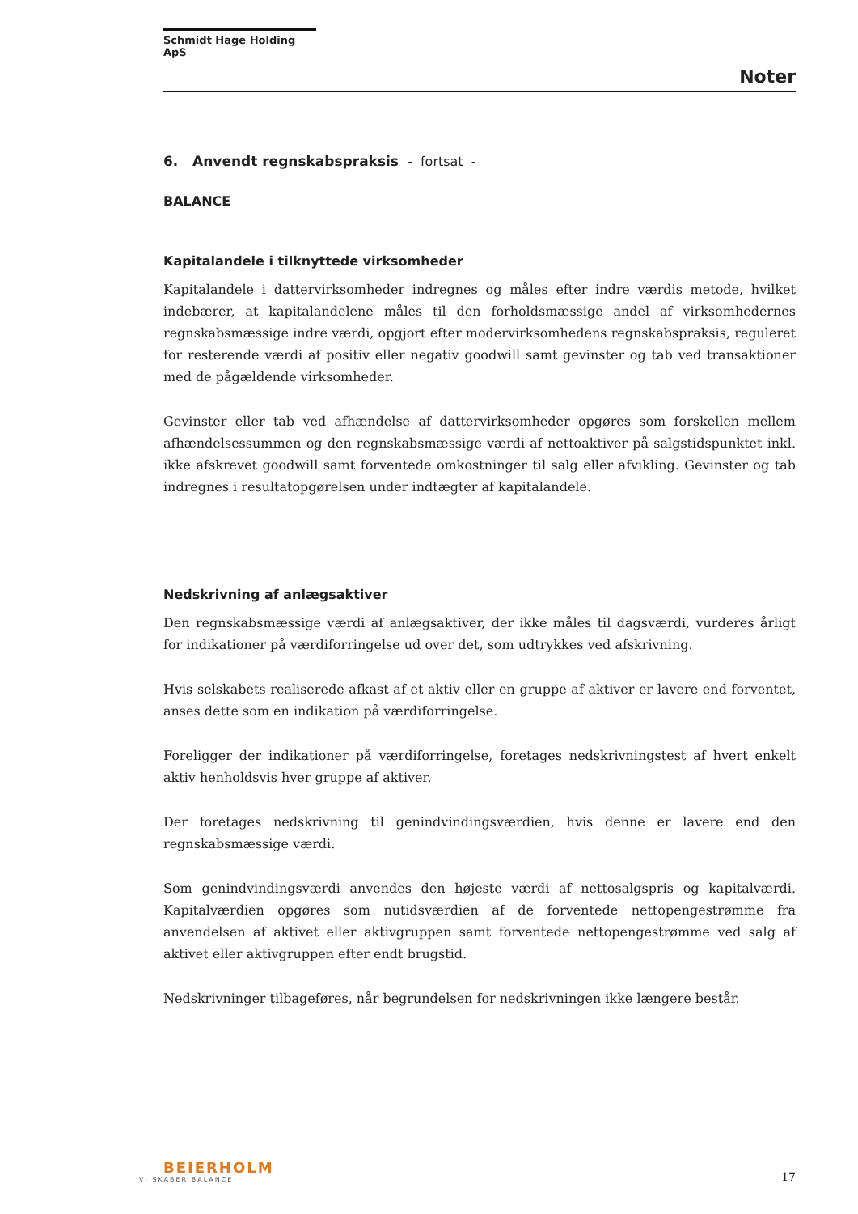Schmidt Hage Holding ApS
Noter
6. Anvendt regnskabspraksis - fortsat -
BALANCE
Kapitalandele i tilknyttede virksomheder
Kapitalandele i dattervirksomheder indregnes og måles efter indre værdis metode, hvilket indebærer, at kapitalandelene måles til den forholdsmæssige andel af virksomhedernes regnskabsmæssige indre værdi, opgjort efter modervirksomhedens regnskabspraksis, reguleret for resterende værdi af positiv eller negativ goodwill samt gevinster og tab ved transaktioner med de pågældende virksomheder.
Gevinster eller tab ved afhændelse af dattervirksomheder opgøres som forskellen mellem afhændelsessummen og den regnskabsmæssige værdi af nettoaktiver på salgstidspunktet inkl. ikke afskrevet goodwill samt forventede omkostninger til salg eller afvikling. Gevinster og tab indregnes i resultatopgørelsen under indtægter af kapitalandele.
Nedskrivning af anlægsaktiver
Den regnskabsmæssige værdi af anlægsaktiver, der ikke måles til dagsværdi, vurderes årligt for indikationer på værdiforringelse ud over det, som udtrykkes ved afskrivning.
Hvis selskabets realiserede afkast af et aktiv eller en gruppe af aktiver er lavere end forventet, anses dette som en indikation på værdiforringelse.
Foreligger der indikationer på værdiforringelse, foretages nedskrivningstest af hvert enkelt aktiv henholdsvis hver gruppe af aktiver.
Der foretages nedskrivning til genindvindingsværdien, hvis denne er lavere end den regnskabsmæssige værdi.
Som genindvindingsværdi anvendes den højeste værdi af nettosalgspris og kapitalværdi. Kapitalværdien opgøres som nutidsværdien af de forventede nettopengestrømme fra anvendelsen af aktivet eller aktivgruppen samt forventede nettopengestrømme ved salg af aktivet eller aktivgruppen efter endt brugstid.
Nedskrivninger tilbageføres, når begrundelsen for nedskrivningen ikke længere består.
BEIERHOLM
VI SKABER BALANCE
17